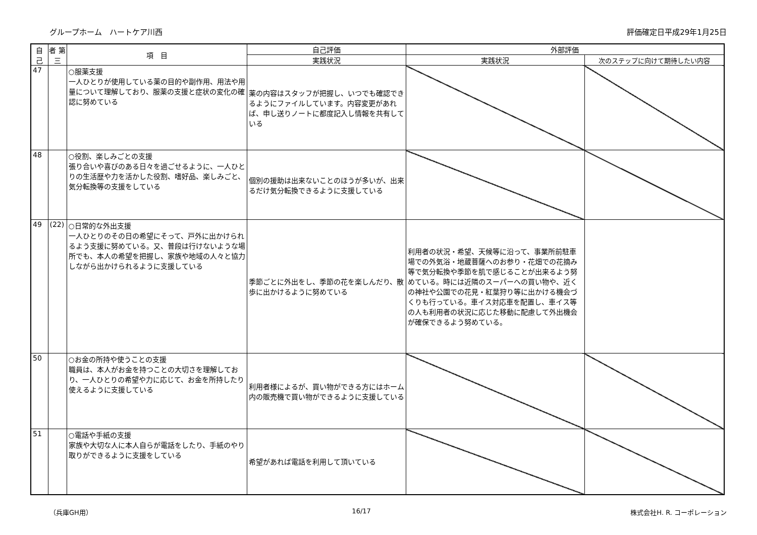グループホーム　ハートケア川西 評価確定日平成29年1月25日
| 自 己 | 者 第 三 | 項 目 | 自己評価 | 外部評価 | |
| --- | --- | --- | --- | --- | --- |
| | | | 実践状況 | 実践状況 | 次のステップに向けて期待したい内容 |
| 47 | | ○服薬支援 一人ひとりが使用している薬の目的や副作用、用法や用量について理解しており、服薬の支援と症状の変化の確認に努めている | 薬の内容はスタッフが把握し、いつでも確認できるようにファイルしています。内容変更があれば、申し送りノートに都度記入し情報を共有している | | |
| 48 | | ○役割、楽しみごとの支援 張り合いや喜びのある日々を過ごせるように、一人ひとりの生活歴や力を活かした役割、嗜好品、楽しみごと、気分転換等の支援をしている | 個別の援助は出来ないことのほうが多いが、出来るだけ気分転換できるように支援している | | |
| 49 | (22) | ○日常的な外出支援 一人ひとりのその日の希望にそって、戸外に出かけられるよう支援に努めている。又、普段は行けないような場所でも、本人の希望を把握し、家族や地域の人々と協力しながら出かけられるように支援している | 季節ごとに外出をし、季節の花を楽しんだり、散歩に出かけるように努めている | 利用者の状況・希望、天候等に沿って、事業所前駐車場での外気浴・地蔵菩薩へのお参り・花畑での花摘み等で気分転換や季節を肌で感じることが出来るよう努めている。時には近隣のスーパーへの買い物や、近くの神社や公園での花見・紅葉狩り等に出かける機会づくりも行っている。車イス対応車を配置し、車イス等の人も利用者の状況に応じた移動に配慮して外出機会が確保できるよう努めている。 | |
| 50 | | ○お金の所持や使うことの支援 職員は、本人がお金を持つことの大切さを理解しており、一人ひとりの希望や力に応じて、お金を所持したり使えるように支援している | 利用者様によるが、買い物ができる方にはホーム内の販売機で買い物ができるように支援している | | |
| 51 | | ○電話や手紙の支援 家族や大切な人に本人自らが電話をしたり、手紙のやり取りができるように支援をしている | 希望があれば電話を利用して頂いている | | |
（兵庫GH用） 16/17 株式会社H. R. コーポレーション